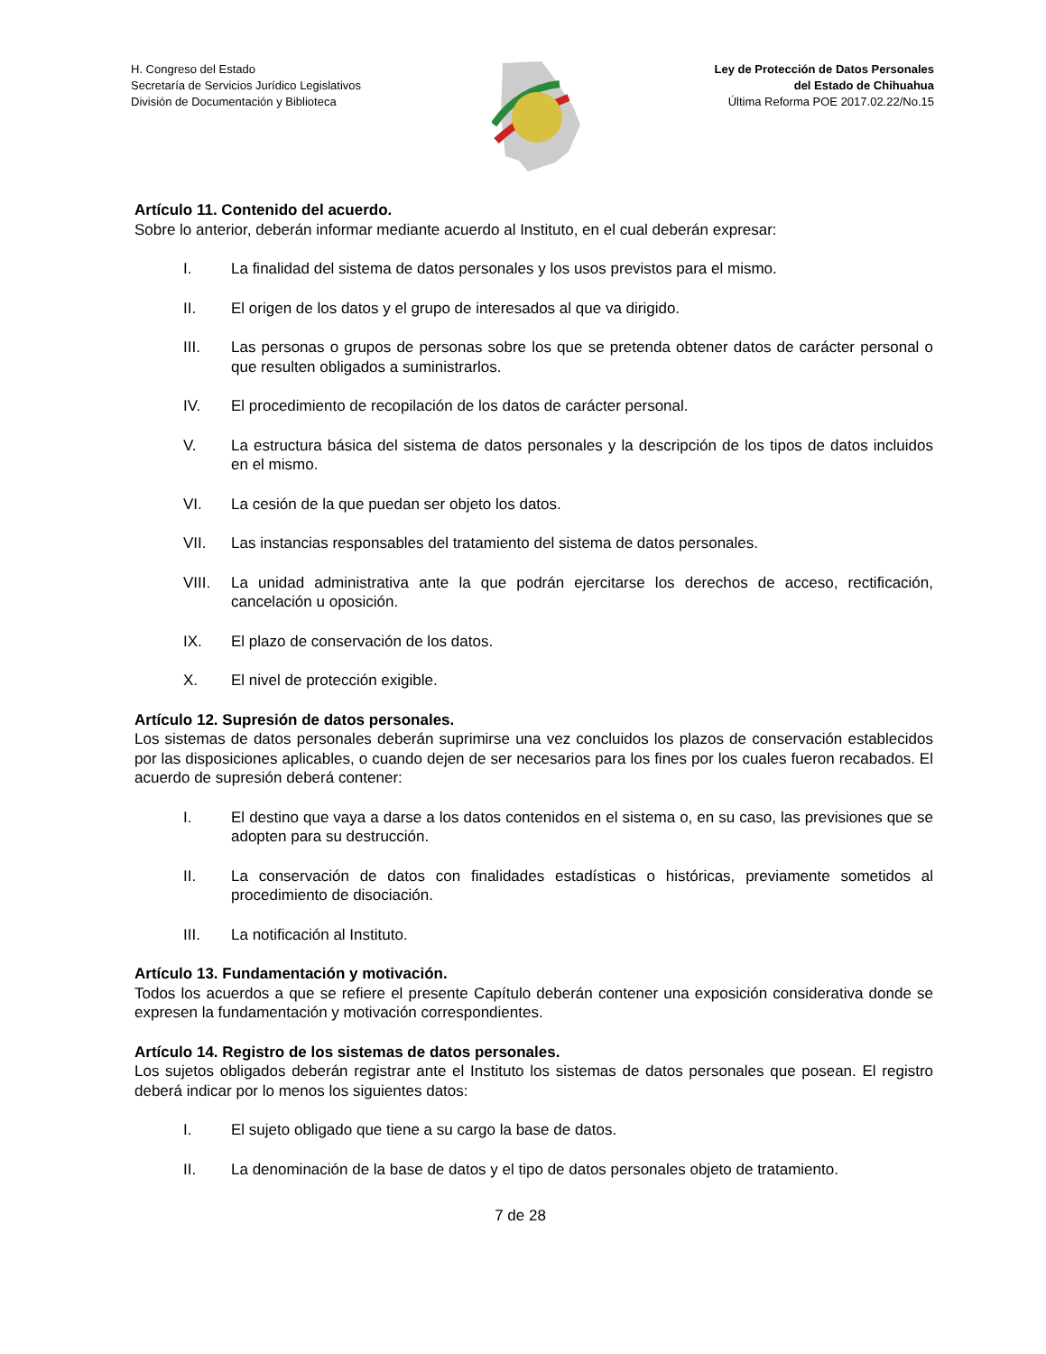H. Congreso del Estado
Secretaría de Servicios Jurídico Legislativos
División de Documentación y Biblioteca
Ley de Protección de Datos Personales
del Estado de Chihuahua
Última Reforma POE 2017.02.22/No.15
Artículo 11. Contenido del acuerdo.
Sobre lo anterior, deberán informar mediante acuerdo al Instituto, en el cual deberán expresar:
I. La finalidad del sistema de datos personales y los usos previstos para el mismo.
II. El origen de los datos y el grupo de interesados al que va dirigido.
III. Las personas o grupos de personas sobre los que se pretenda obtener datos de carácter personal o que resulten obligados a suministrarlos.
IV. El procedimiento de recopilación de los datos de carácter personal.
V. La estructura básica del sistema de datos personales y la descripción de los tipos de datos incluidos en el mismo.
VI. La cesión de la que puedan ser objeto los datos.
VII. Las instancias responsables del tratamiento del sistema de datos personales.
VIII. La unidad administrativa ante la que podrán ejercitarse los derechos de acceso, rectificación, cancelación u oposición.
IX. El plazo de conservación de los datos.
X. El nivel de protección exigible.
Artículo 12. Supresión de datos personales.
Los sistemas de datos personales deberán suprimirse una vez concluidos los plazos de conservación establecidos por las disposiciones aplicables, o cuando dejen de ser necesarios para los fines por los cuales fueron recabados. El acuerdo de supresión deberá contener:
I. El destino que vaya a darse a los datos contenidos en el sistema o, en su caso, las previsiones que se adopten para su destrucción.
II. La conservación de datos con finalidades estadísticas o históricas, previamente sometidos al procedimiento de disociación.
III. La notificación al Instituto.
Artículo 13. Fundamentación y motivación.
Todos los acuerdos a que se refiere el presente Capítulo deberán contener una exposición considerativa donde se expresen la fundamentación y motivación correspondientes.
Artículo 14. Registro de los sistemas de datos personales.
Los sujetos obligados deberán registrar ante el Instituto los sistemas de datos personales que posean. El registro deberá indicar por lo menos los siguientes datos:
I. El sujeto obligado que tiene a su cargo la base de datos.
II. La denominación de la base de datos y el tipo de datos personales objeto de tratamiento.
7 de 28